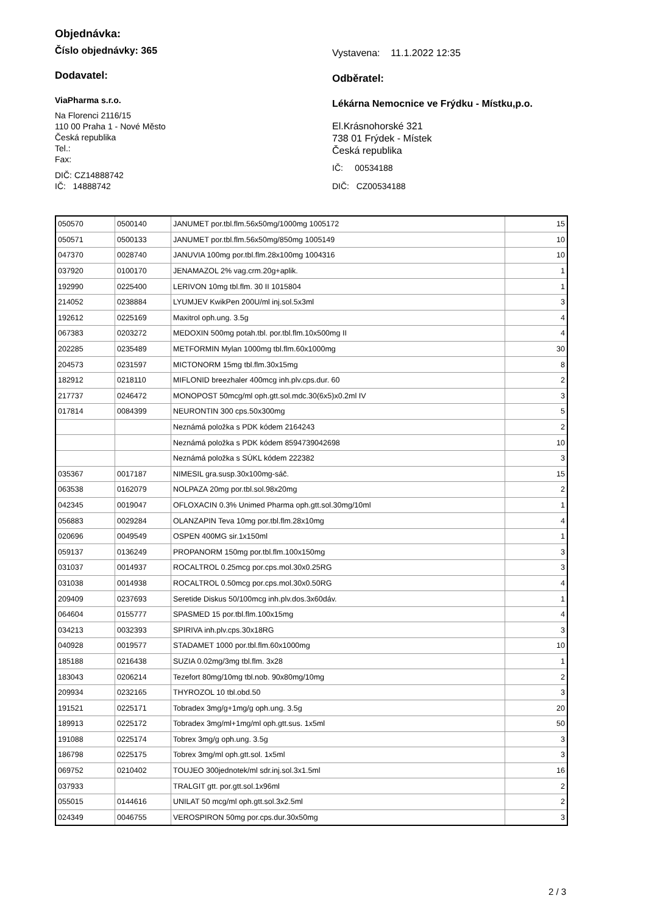Objednávka:
Číslo objednávky: 365
Dodavatel:
ViaPharma s.r.o.
Na Florenci 2116/15
110 00 Praha 1 - Nové Město
Česká republika
Tel.:
Fax:
DIČ: CZ14888742
IČ: 14888742
Vystavena: 11.1.2022 12:35
Odběratel:
Lékárna Nemocnice ve Frýdku - Místku,p.o.
El.Krásnohorské 321
738 01 Frýdek - Místek
Česká republika
IČ: 00534188
DIČ: CZ00534188
| 050570 | 0500140 | JANUMET por.tbl.flm.56x50mg/1000mg 1005172 | 15 |
| 050571 | 0500133 | JANUMET por.tbl.flm.56x50mg/850mg 1005149 | 10 |
| 047370 | 0028740 | JANUVIA 100mg por.tbl.flm.28x100mg 1004316 | 10 |
| 037920 | 0100170 | JENAMAZOL 2% vag.crm.20g+aplik. | 1 |
| 192990 | 0225400 | LERIVON 10mg tbl.flm. 30 II 1015804 | 1 |
| 214052 | 0238884 | LYUMJEV KwikPen 200U/ml inj.sol.5x3ml | 3 |
| 192612 | 0225169 | Maxitrol oph.ung. 3.5g | 4 |
| 067383 | 0203272 | MEDOXIN 500mg potah.tbl. por.tbl.flm.10x500mg II | 4 |
| 202285 | 0235489 | METFORMIN Mylan 1000mg tbl.flm.60x1000mg | 30 |
| 204573 | 0231597 | MICTONORM 15mg tbl.flm.30x15mg | 8 |
| 182912 | 0218110 | MIFLONID breezhaler 400mcg inh.plv.cps.dur. 60 | 2 |
| 217737 | 0246472 | MONOPOST 50mcg/ml oph.gtt.sol.mdc.30(6x5)x0.2ml IV | 3 |
| 017814 | 0084399 | NEURONTIN 300 cps.50x300mg | 5 |
| | | Neznámá položka s PDK kódem 2164243 | 2 |
| | | Neznámá položka s PDK kódem 8594739042698 | 10 |
| | | Neznámá položka s SÚKL kódem 222382 | 3 |
| 035367 | 0017187 | NIMESIL gra.susp.30x100mg-sáč. | 15 |
| 063538 | 0162079 | NOLPAZA 20mg por.tbl.sol.98x20mg | 2 |
| 042345 | 0019047 | OFLOXACIN 0.3% Unimed Pharma oph.gtt.sol.30mg/10ml | 1 |
| 056883 | 0029284 | OLANZAPIN Teva 10mg por.tbl.flm.28x10mg | 4 |
| 020696 | 0049549 | OSPEN 400MG sir.1x150ml | 1 |
| 059137 | 0136249 | PROPANORM 150mg por.tbl.flm.100x150mg | 3 |
| 031037 | 0014937 | ROCALTROL 0.25mcg por.cps.mol.30x0.25RG | 3 |
| 031038 | 0014938 | ROCALTROL 0.50mcg por.cps.mol.30x0.50RG | 4 |
| 209409 | 0237693 | Seretide Diskus 50/100mcg inh.plv.dos.3x60dáv. | 1 |
| 064604 | 0155777 | SPASMED 15 por.tbl.flm.100x15mg | 4 |
| 034213 | 0032393 | SPIRIVA inh.plv.cps.30x18RG | 3 |
| 040928 | 0019577 | STADAMET 1000 por.tbl.flm.60x1000mg | 10 |
| 185188 | 0216438 | SUZIA 0.02mg/3mg tbl.flm. 3x28 | 1 |
| 183043 | 0206214 | Tezefort 80mg/10mg tbl.nob. 90x80mg/10mg | 2 |
| 209934 | 0232165 | THYROZOL 10 tbl.obd.50 | 3 |
| 191521 | 0225171 | Tobradex 3mg/g+1mg/g oph.ung. 3.5g | 20 |
| 189913 | 0225172 | Tobradex 3mg/ml+1mg/ml oph.gtt.sus. 1x5ml | 50 |
| 191088 | 0225174 | Tobrex 3mg/g oph.ung. 3.5g | 3 |
| 186798 | 0225175 | Tobrex 3mg/ml oph.gtt.sol. 1x5ml | 3 |
| 069752 | 0210402 | TOUJEO 300jednotek/ml sdr.inj.sol.3x1.5ml | 16 |
| 037933 | | TRALGIT gtt. por.gtt.sol.1x96ml | 2 |
| 055015 | 0144616 | UNILAT 50 mcg/ml oph.gtt.sol.3x2.5ml | 2 |
| 024349 | 0046755 | VEROSPIRON 50mg por.cps.dur.30x50mg | 3 |
2 / 3